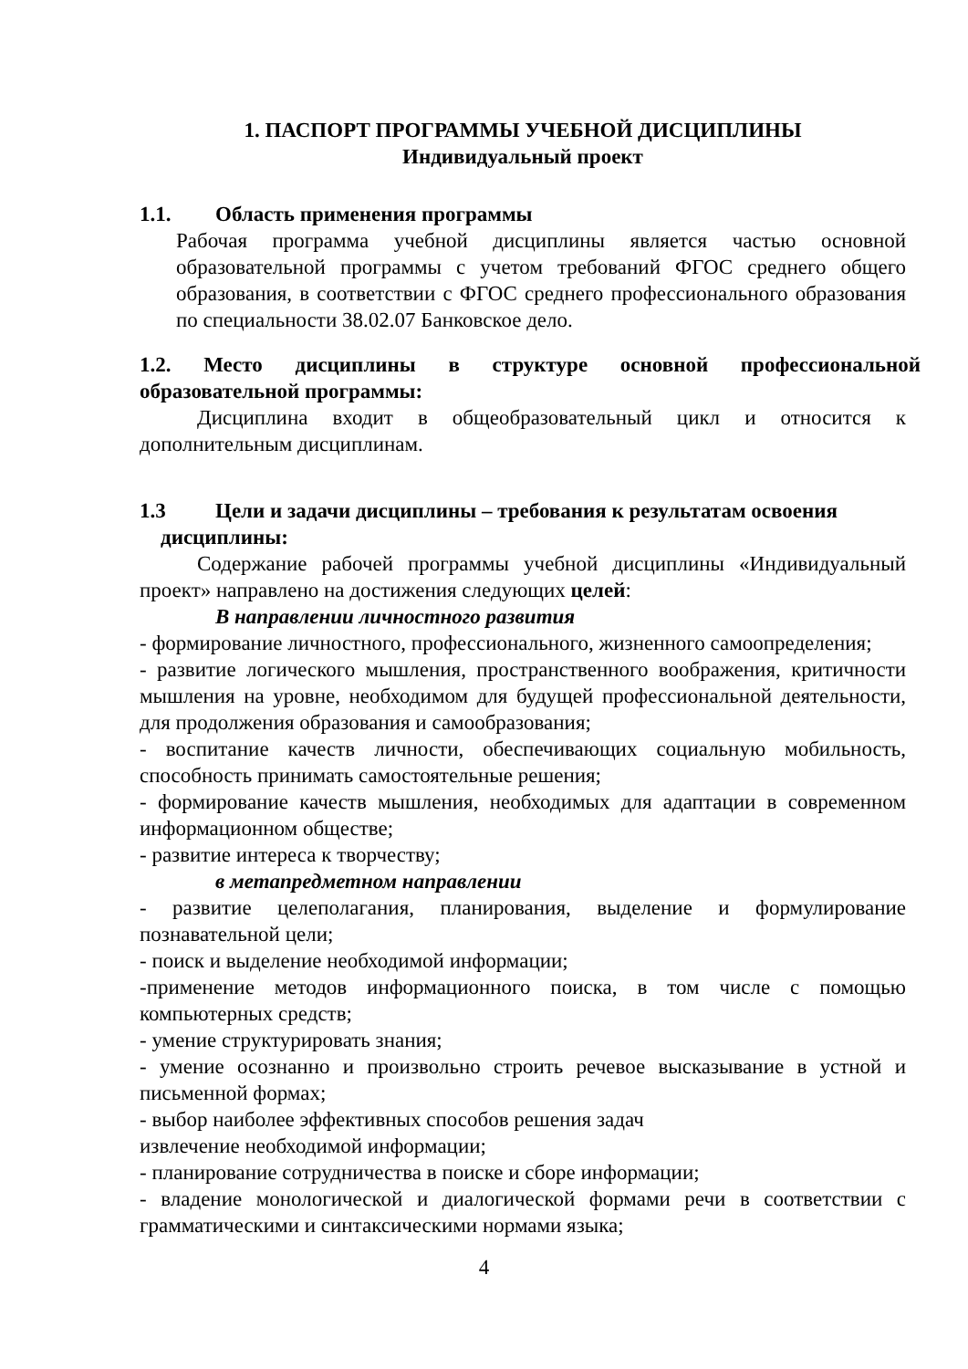1. ПАСПОРТ ПРОГРАММЫ УЧЕБНОЙ ДИСЦИПЛИНЫ
Индивидуальный проект
1.1. Область применения программы
Рабочая программа учебной дисциплины является частью основной образовательной программы с учетом требований ФГОС среднего общего образования, в соответствии с ФГОС среднего профессионального образования по специальности 38.02.07 Банковское дело.
1.2. Место дисциплины в структуре основной профессиональной образовательной программы:
Дисциплина входит в общеобразовательный цикл и относится к дополнительным дисциплинам.
1.3 Цели и задачи дисциплины – требования к результатам освоения
дисциплины:
Содержание рабочей программы учебной дисциплины «Индивидуальный проект» направлено на достижения следующих целей:
В направлении личностного развития
- формирование личностного, профессионального, жизненного самоопределения;
- развитие логического мышления, пространственного воображения, критичности мышления на уровне, необходимом для будущей профессиональной деятельности, для продолжения образования и самообразования;
- воспитание качеств личности, обеспечивающих социальную мобильность, способность принимать самостоятельные решения;
- формирование качеств мышления, необходимых для адаптации в современном информационном обществе;
- развитие интереса к творчеству;
в метапредметном направлении
- развитие целеполагания, планирования, выделение и формулирование познавательной цели;
- поиск и выделение необходимой информации;
-применение методов информационного поиска, в том числе с помощью компьютерных средств;
- умение структурировать знания;
- умение осознанно и произвольно строить речевое высказывание в устной и письменной формах;
- выбор наиболее эффективных способов решения задач
извлечение необходимой информации;
- планирование сотрудничества в поиске и сборе информации;
- владение монологической и диалогической формами речи в соответствии с грамматическими и синтаксическими нормами языка;
4